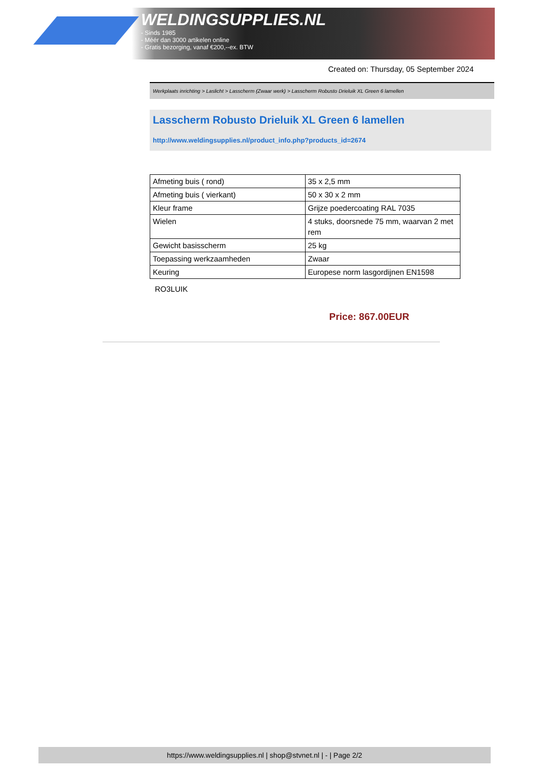WELDINGSUPPLIES.NL
- Sinds 1985
- Méér dan 3000 artikelen online
- Gratis bezorging, vanaf €200,--ex. BTW
Created on: Thursday, 05 September 2024
Werkplaats inrichting > Laslicht > Lasscherm (Zwaar werk) > Lasscherm Robusto Drieluik XL Green 6 lamellen
Lasscherm Robusto Drieluik XL Green 6 lamellen
http://www.weldingsupplies.nl/product_info.php?products_id=2674
| Afmeting buis ( rond) | 35 x 2,5 mm |
| Afmeting buis ( vierkant) | 50 x 30 x 2 mm |
| Kleur frame | Grijze poedercoating RAL 7035 |
| Wielen | 4 stuks, doorsnede 75 mm, waarvan 2 met rem |
| Gewicht basisscherm | 25 kg |
| Toepassing werkzaamheden | Zwaar |
| Keuring | Europese norm lasgordijnen EN1598 |
RO3LUIK
Price: 867.00EUR
https://www.weldingsupplies.nl | shop@stvnet.nl | - | Page 2/2